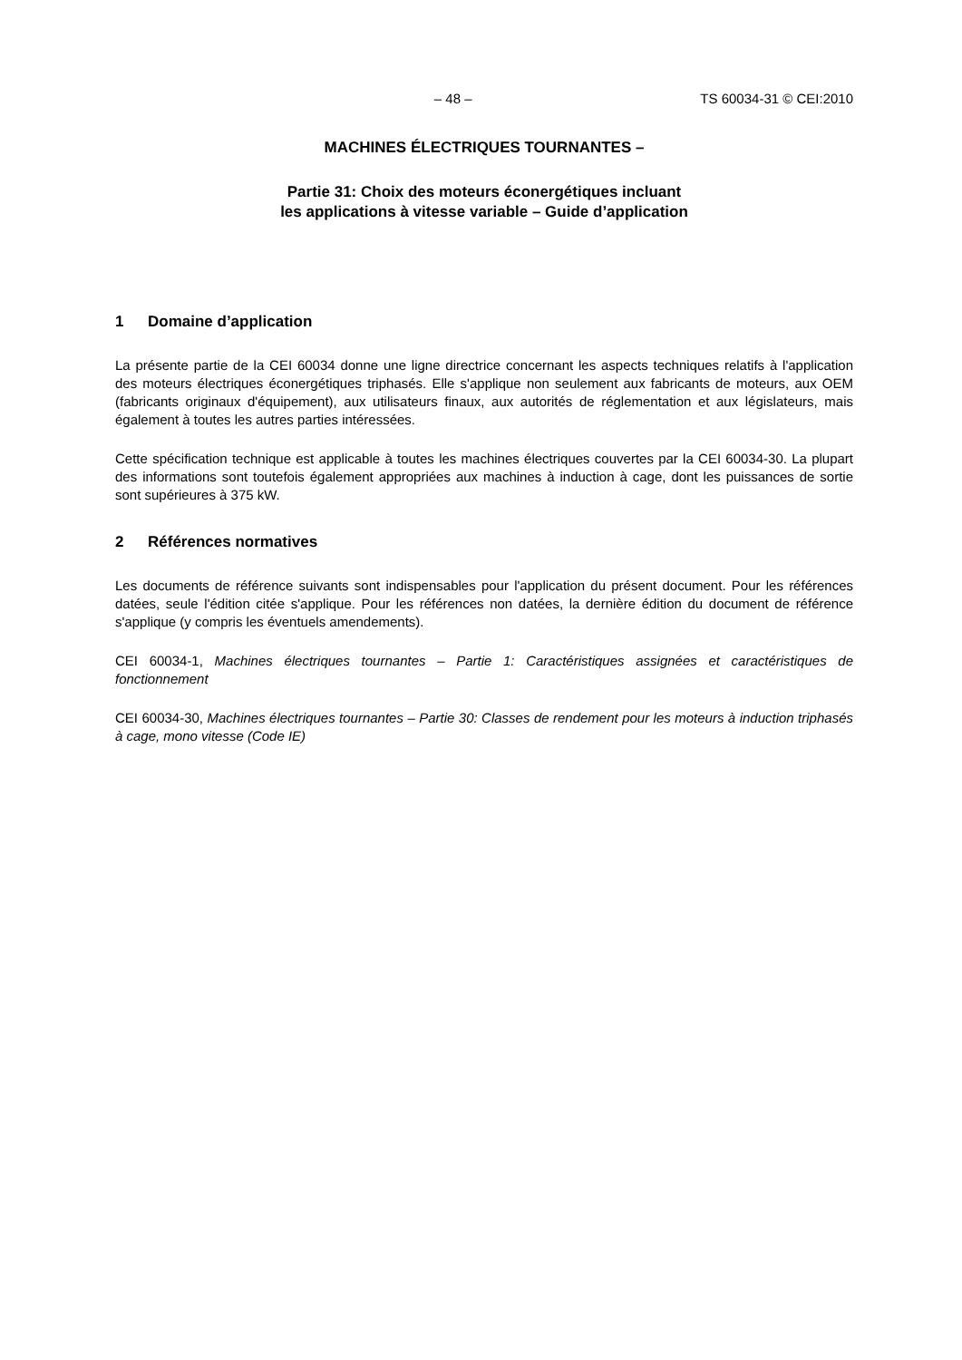– 48 – TS 60034-31 © CEI:2010
MACHINES ÉLECTRIQUES TOURNANTES –
Partie 31: Choix des moteurs éconergétiques incluant
les applications à vitesse variable – Guide d’application
1 Domaine d’application
La présente partie de la CEI 60034 donne une ligne directrice concernant les aspects techniques relatifs à l'application des moteurs électriques éconergétiques triphasés. Elle s'applique non seulement aux fabricants de moteurs, aux OEM (fabricants originaux d'équipement), aux utilisateurs finaux, aux autorités de réglementation et aux législateurs, mais également à toutes les autres parties intéressées.
Cette spécification technique est applicable à toutes les machines électriques couvertes par la CEI 60034-30. La plupart des informations sont toutefois également appropriées aux machines à induction à cage, dont les puissances de sortie sont supérieures à 375 kW.
2 Références normatives
Les documents de référence suivants sont indispensables pour l'application du présent document. Pour les références datées, seule l'édition citée s'applique. Pour les références non datées, la dernière édition du document de référence s'applique (y compris les éventuels amendements).
CEI 60034-1, Machines électriques tournantes – Partie 1: Caractéristiques assignées et caractéristiques de fonctionnement
CEI 60034-30, Machines électriques tournantes – Partie 30: Classes de rendement pour les moteurs à induction triphasés à cage, mono vitesse (Code IE)